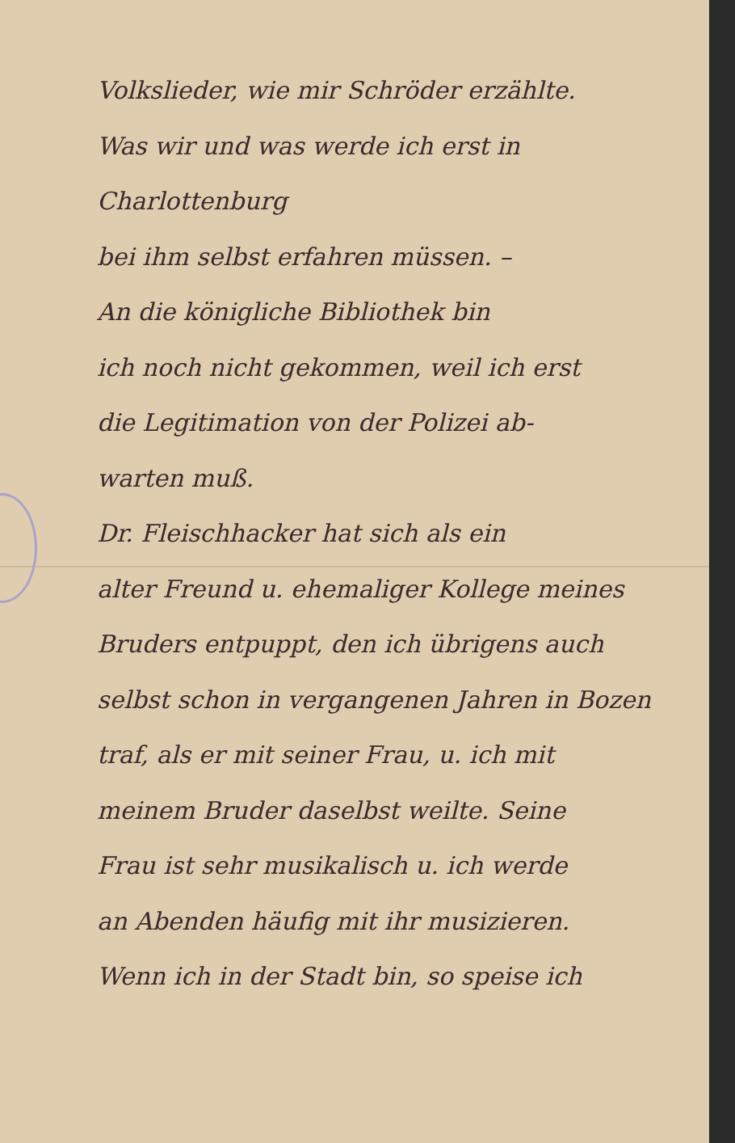Volkslieder, wie mir Schröder erzählte.
Was wir und was werde ich erst in Charlottenburg
bei ihm selbst erfahren müssen. –
An die königliche Bibliothek bin
ich noch nicht gekommen, weil ich erst
die Legitimation von der Polizei ab-
warten muß.
Dr. Fleischhacker hat sich als ein
alter Freund u. ehemaliger Kollege meines
Bruders entpuppt, den ich übrigens auch
selbst schon in vergangenen Jahren in Bozen
traf, als er mit seiner Frau, u. ich mit
meinem Bruder daselbst weilte. Seine
Frau ist sehr musikalisch u. ich werde
an Abenden häufig mit ihr musizieren.
Wenn ich in der Stadt bin, so speise ich